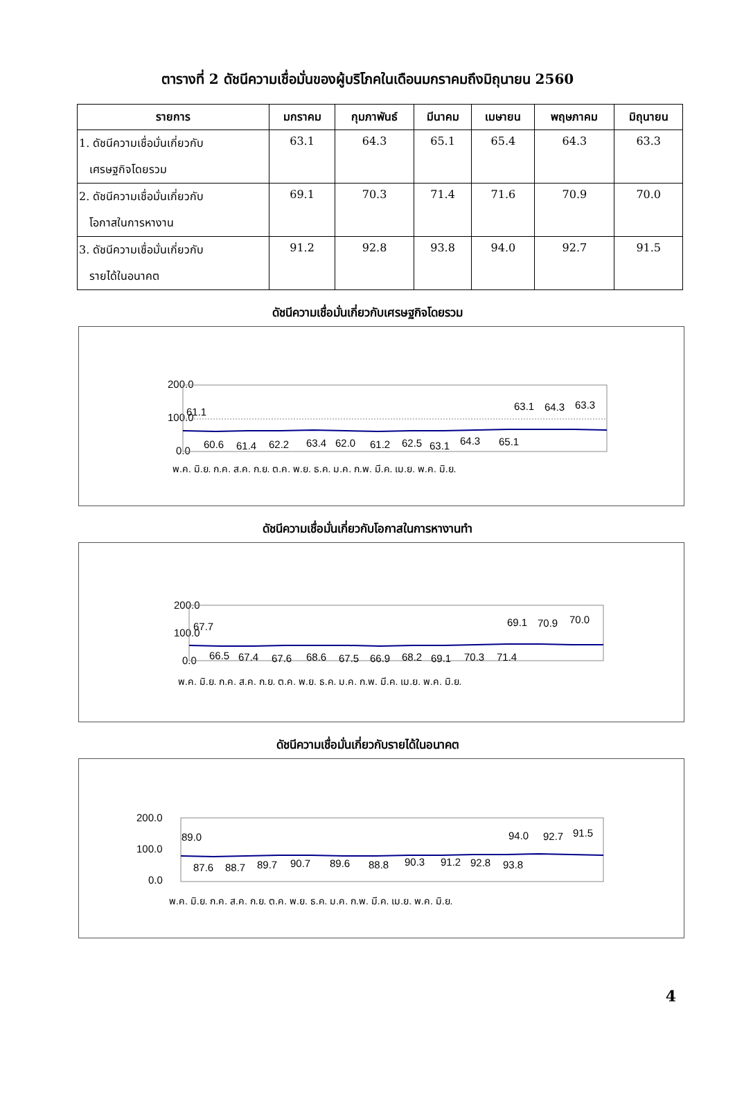ตารางที่ 2 ดัชนีความเชื่อมั่นของผู้บริโภคในเดือนมกราคมถึงมิถุนายน 2560
| รายการ | มกราคม | กุมภาพันธ์ | มีนาคม | เมษายน | พฤษภาคม | มิถุนายน |
| --- | --- | --- | --- | --- | --- | --- |
| 1. ดัชนีความเชื่อมั่นเกี่ยวกับ เศรษฐกิจโดยรวม | 63.1 | 64.3 | 65.1 | 65.4 | 64.3 | 63.3 |
| 2. ดัชนีความเชื่อมั่นเกี่ยวกับ โอกาสในการหางาน | 69.1 | 70.3 | 71.4 | 71.6 | 70.9 | 70.0 |
| 3. ดัชนีความเชื่อมั่นเกี่ยวกับ รายได้ในอนาคต | 91.2 | 92.8 | 93.8 | 94.0 | 92.7 | 91.5 |
ดัชนีความเชื่อมั่นเกี่ยวกับเศรษฐกิจโดยรวม
200.0
100.0
0.0
61.1
60.6
61.4
62.2
63.4
62.0
61.2
62.5
63.1
64.3
65.1
63.1
64.3
63.3
พ.ค. มิ.ย. ก.ค. ส.ค. ก.ย. ต.ค. พ.ย. ธ.ค. ม.ค. ก.พ. มี.ค. เม.ย. พ.ค. มิ.ย.
ดัชนีความเชื่อมั่นเกี่ยวกับโอกาสในการหางานทำ
200.0
100.0
0.0
67.7
66.5
67.4
67.6
68.6
67.5
66.9
68.2
69.1
70.3
71.4
69.1
70.9
70.0
พ.ค. มิ.ย. ก.ค. ส.ค. ก.ย. ต.ค. พ.ย. ธ.ค. ม.ค. ก.พ. มี.ค. เม.ย. พ.ค. มิ.ย.
ดัชนีความเชื่อมั่นเกี่ยวกับรายได้ในอนาคต
200.0
100.0
0.0
89.0
87.6
88.7
89.7
90.7
89.6
88.8
90.3
91.2
92.8
93.8
94.0
92.7
91.5
พ.ค. มิ.ย. ก.ค. ส.ค. ก.ย. ต.ค. พ.ย. ธ.ค. ม.ค. ก.พ. มี.ค. เม.ย. พ.ค. มิ.ย.
4